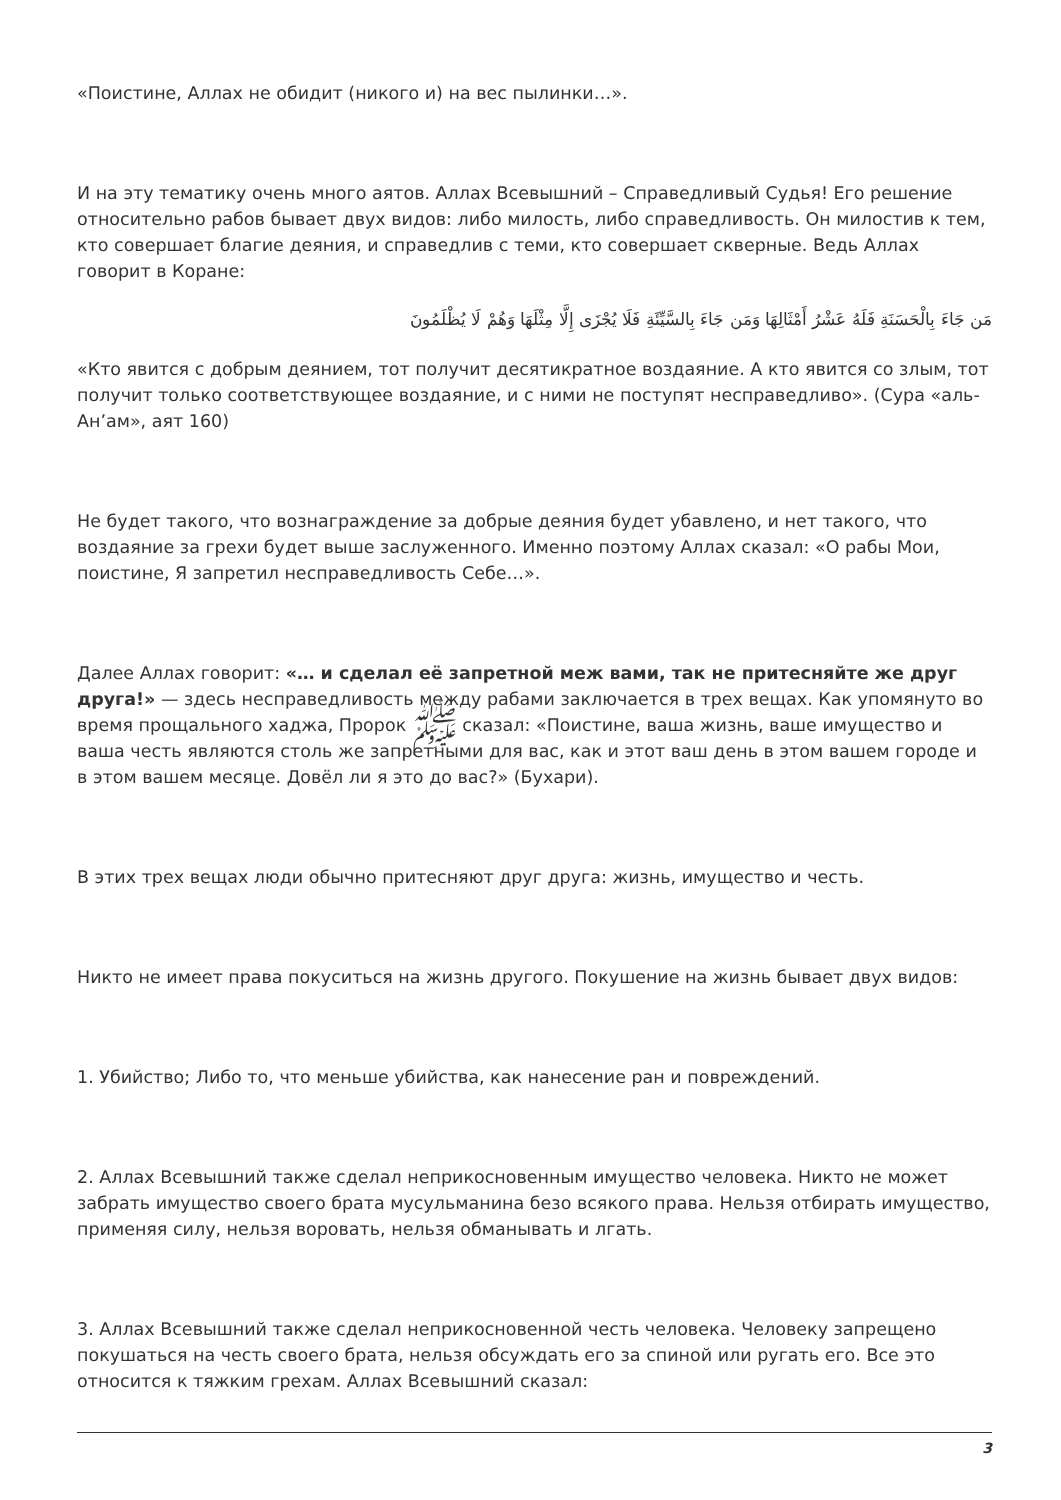«Поистине, Аллах не обидит (никого и) на вес пылинки…».
И на эту тематику очень много аятов. Аллах Всевышний – Справедливый Судья! Его решение относительно рабов бывает двух видов: либо милость, либо справедливость. Он милостив к тем, кто совершает благие деяния, и справедлив с теми, кто совершает скверные. Ведь Аллах говорит в Коране:
مَن جَاءَ بِالْحَسَنَةِ فَلَهُ عَشْرُ أَمْثَالِهَا وَمَن جَاءَ بِالسَّيِّئَةِ فَلَا يُجْزَى إِلَّا مِثْلَهَا وَهُمْ لَا يُظْلَمُونَ
«Кто явится с добрым деянием, тот получит десятикратное воздаяние. А кто явится со злым, тот получит только соответствующее воздаяние, и с ними не поступят несправедливо». (Сура «аль-Ан’ам», аят 160)
Не будет такого, что вознаграждение за добрые деяния будет убавлено, и нет такого, что воздаяние за грехи будет выше заслуженного. Именно поэтому Аллах сказал: «О рабы Мои, поистине, Я запретил несправедливость Себе…».
Далее Аллах говорит: «… и сделал её запретной меж вами, так не притесняйте же друг друга!» — здесь несправедливость между рабами заключается в трех вещах. Как упомянуто во время прощального хаджа, Пророк ﷺ сказал: «Поистине, ваша жизнь, ваше имущество и ваша честь являются столь же запретными для вас, как и этот ваш день в этом вашем городе и в этом вашем месяце. Довёл ли я это до вас?» (Бухари).
В этих трех вещах люди обычно притесняют друг друга: жизнь, имущество и честь.
Никто не имеет права покуситься на жизнь другого. Покушение на жизнь бывает двух видов:
1. Убийство; Либо то, что меньше убийства, как нанесение ран и повреждений.
2. Аллах Всевышний также сделал неприкосновенным имущество человека. Никто не может забрать имущество своего брата мусульманина безо всякого права. Нельзя отбирать имущество, применяя силу, нельзя воровать, нельзя обманывать и лгать.
3. Аллах Всевышний также сделал неприкосновенной честь человека. Человеку запрещено покушаться на честь своего брата, нельзя обсуждать его за спиной или ругать его. Все это относится к тяжким грехам. Аллах Всевышний сказал:
3